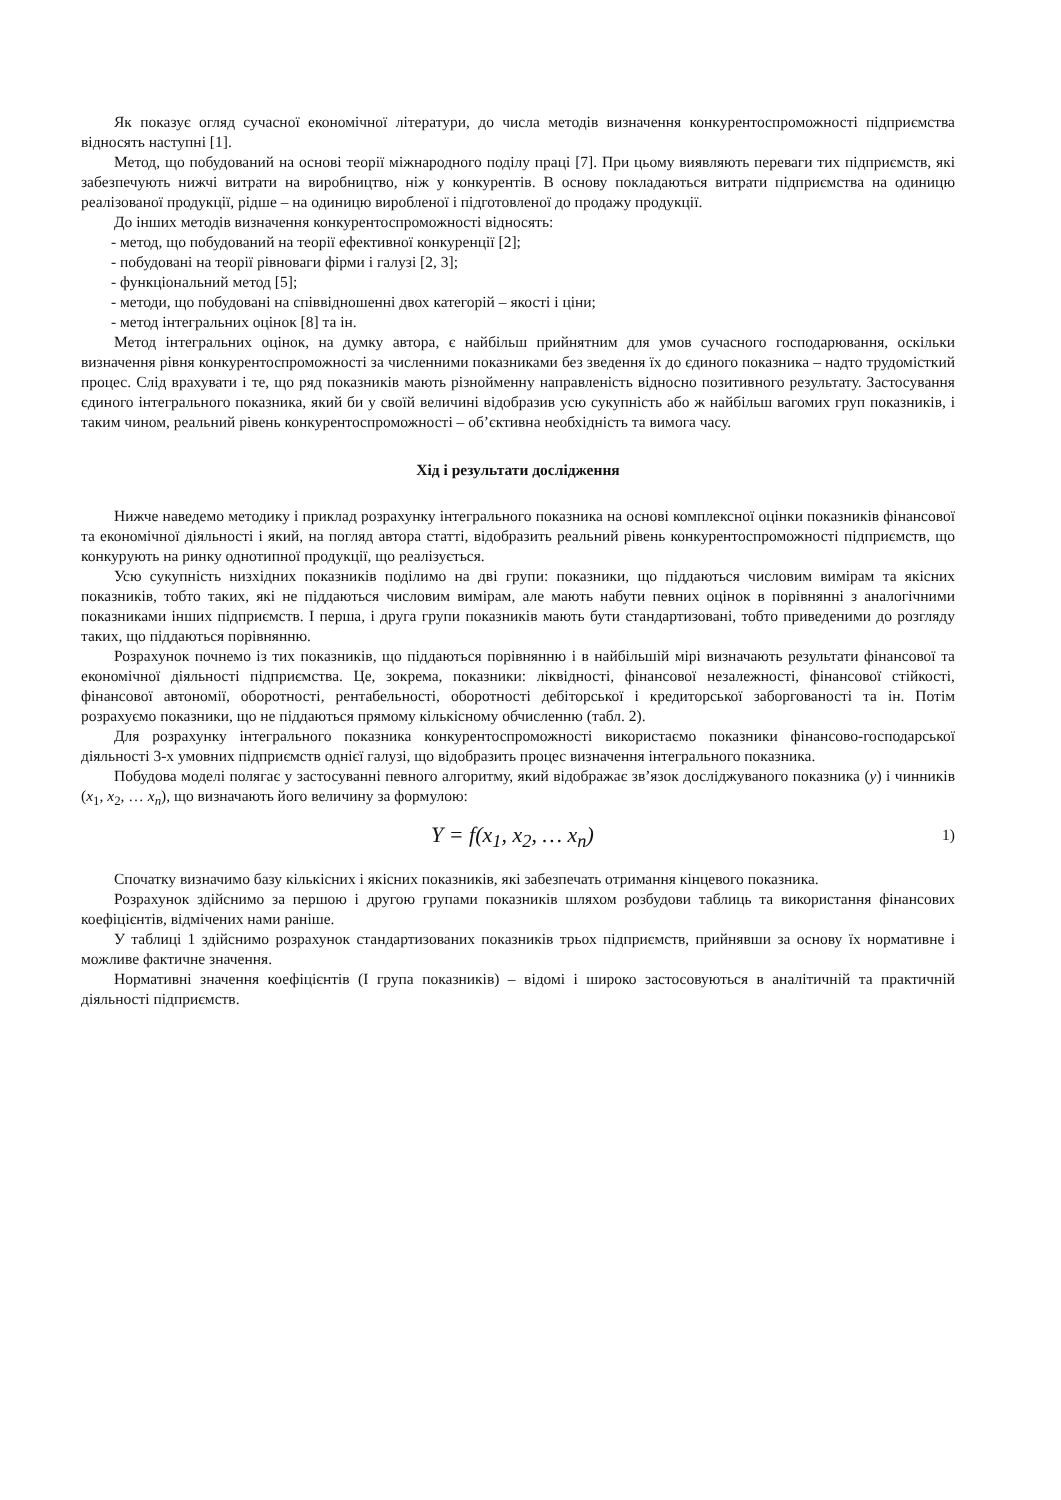Як показує огляд сучасної економічної літератури, до числа методів визначення конкурентоспроможності підприємства відносять наступні [1].
Метод, що побудований на основі теорії міжнародного поділу праці [7]. При цьому виявляють переваги тих підприємств, які забезпечують нижчі витрати на виробництво, ніж у конкурентів. В основу покладаються витрати підприємства на одиницю реалізованої продукції, рідше – на одиницю виробленої і підготовленої до продажу продукції.
До інших методів визначення конкурентоспроможності відносять:
- метод, що побудований на теорії ефективної конкуренції [2];
- побудовані на теорії рівноваги фірми і галузі [2, 3];
- функціональний метод [5];
- методи, що побудовані на співвідношенні двох категорій – якості і ціни;
- метод інтегральних оцінок [8] та ін.
Метод інтегральних оцінок, на думку автора, є найбільш прийнятним для умов сучасного господарювання, оскільки визначення рівня конкурентоспроможності за численними показниками без зведення їх до єдиного показника – надто трудомісткий процес. Слід врахувати і те, що ряд показників мають різнойменну направленість відносно позитивного результату. Застосування єдиного інтегрального показника, який би у своїй величині відобразив усю сукупність або ж найбільш вагомих груп показників, і таким чином, реальний рівень конкурентоспроможності – об’єктивна необхідність та вимога часу.
Хід і результати дослідження
Нижче наведемо методику і приклад розрахунку інтегрального показника на основі комплексної оцінки показників фінансової та економічної діяльності і який, на погляд автора статті, відобразить реальний рівень конкурентоспроможності підприємств, що конкурують на ринку однотипної продукції, що реалізується.
Усю сукупність низхідних показників поділимо на дві групи: показники, що піддаються числовим вимірам та якісних показників, тобто таких, які не піддаються числовим вимірам, але мають набути певних оцінок в порівнянні з аналогічними показниками інших підприємств. І перша, і друга групи показників мають бути стандартизовані, тобто приведеними до розгляду таких, що піддаються порівнянню.
Розрахунок почнемо із тих показників, що піддаються порівнянню і в найбільшій мірі визначають результати фінансової та економічної діяльності підприємства. Це, зокрема, показники: ліквідності, фінансової незалежності, фінансової стійкості, фінансової автономії, оборотності, рентабельності, оборотності дебіторської і кредиторської заборгованості та ін. Потім розрахуємо показники, що не піддаються прямому кількісному обчисленню (табл. 2).
Для розрахунку інтегрального показника конкурентоспроможності використаємо показники фінансово-господарської діяльності 3-х умовних підприємств однієї галузі, що відобразить процес визначення інтегрального показника.
Побудова моделі полягає у застосуванні певного алгоритму, який відображає зв’язок досліджуваного показника (y) і чинників (x<sub>1</sub>, x<sub>2</sub>, … x<sub>n</sub>), що визначають його величину за формулою:
Y = f(x<sub>1</sub>, x<sub>2</sub>, … x<sub>n</sub>) 1)
Спочатку визначимо базу кількісних і якісних показників, які забезпечать отримання кінцевого показника.
Розрахунок здійснимо за першою і другою групами показників шляхом розбудови таблиць та використання фінансових коефіцієнтів, відмічених нами раніше.
У таблиці 1 здійснимо розрахунок стандартизованих показників трьох підприємств, прийнявши за основу їх нормативне і можливе фактичне значення.
Нормативні значення коефіцієнтів (І група показників) – відомі і широко застосовуються в аналітичній та практичній діяльності підприємств.